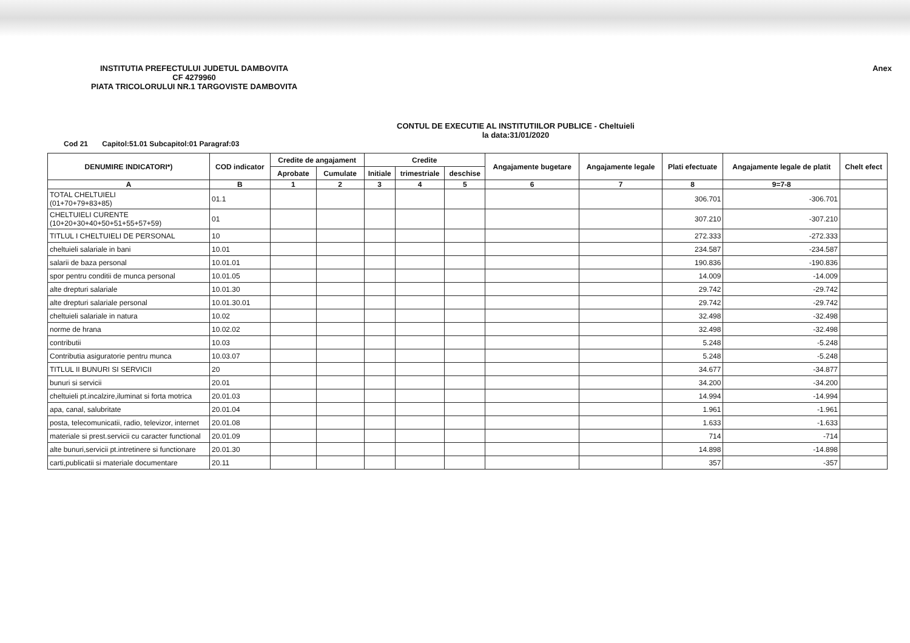INSTITUTIA PREFECTULUI JUDETUL DAMBOVITA
CF 4279960
PIATA TRICOLORULUI NR.1 TARGOVISTE DAMBOVITA
Anex
CONTUL DE EXECUTIE AL INSTITUTIILOR PUBLICE - Cheltuieli
la data:31/01/2020
Cod 21 Capitol:51.01 Subcapitol:01 Paragraf:03
| DENUMIRE INDICATORI*) | COD indicator | Credite de angajament | | Credite | | | Angajamente bugetare | Angajamente legale | Plati efectuate | Angajamente legale de platit | Chelt efect |
| --- | --- | --- | --- | --- | --- | --- | --- | --- | --- | --- | --- |
| | | Aprobate | Cumulate | Initiale | trimestriale | deschise | | | | | |
| A | B | 1 | 2 | 3 | 4 | 5 | 6 | 7 | 8 | 9=7-8 | |
| TOTAL CHELTUIELI (01+70+79+83+85) | 01.1 | | | | | | | | 306.701 | -306.701 | |
| CHELTUIELI CURENTE (10+20+30+40+50+51+55+57+59) | 01 | | | | | | | | 307.210 | -307.210 | |
| TITLUL I CHELTUIELI DE PERSONAL | 10 | | | | | | | | 272.333 | -272.333 | |
| cheltuieli salariale in bani | 10.01 | | | | | | | | 234.587 | -234.587 | |
| salarii de baza personal | 10.01.01 | | | | | | | | 190.836 | -190.836 | |
| spor pentru conditii de munca personal | 10.01.05 | | | | | | | | 14.009 | -14.009 | |
| alte drepturi salariale | 10.01.30 | | | | | | | | 29.742 | -29.742 | |
| alte drepturi salariale personal | 10.01.30.01 | | | | | | | | 29.742 | -29.742 | |
| cheltuieli salariale in natura | 10.02 | | | | | | | | 32.498 | -32.498 | |
| norme de hrana | 10.02.02 | | | | | | | | 32.498 | -32.498 | |
| contributii | 10.03 | | | | | | | | 5.248 | -5.248 | |
| Contributia asiguratorie pentru munca | 10.03.07 | | | | | | | | 5.248 | -5.248 | |
| TITLUL II BUNURI SI SERVICII | 20 | | | | | | | | 34.677 | -34.877 | |
| bunuri si servicii | 20.01 | | | | | | | | 34.200 | -34.200 | |
| cheltuieli pt.incalzire,iluminat si forta motrica | 20.01.03 | | | | | | | | 14.994 | -14.994 | |
| apa, canal, salubritate | 20.01.04 | | | | | | | | 1.961 | -1.961 | |
| posta, telecomunicatii, radio, televizor, internet | 20.01.08 | | | | | | | | 1.633 | -1.633 | |
| materiale si prest.servicii cu caracter functional | 20.01.09 | | | | | | | | 714 | -714 | |
| alte bunuri,servicii pt.intretinere si functionare | 20.01.30 | | | | | | | | 14.898 | -14.898 | |
| carti,publicatii si materiale documentare | 20.11 | | | | | | | | 357 | -357 | |